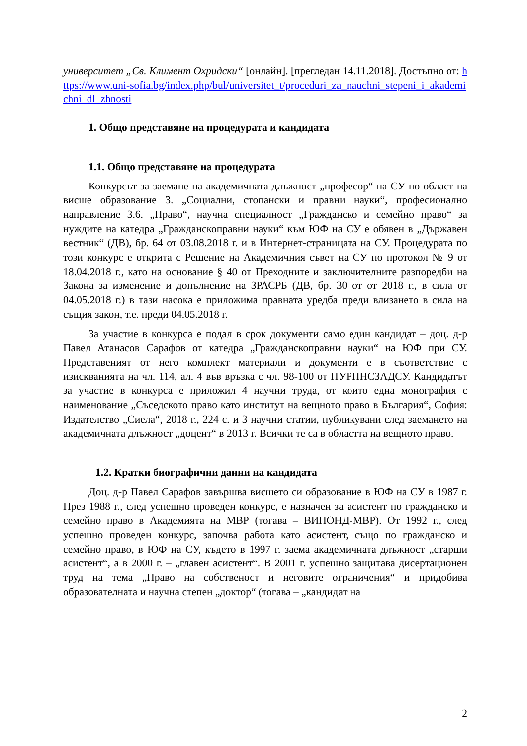университет „Св. Климент Охридски“ [онлайн]. [прегледан 14.11.2018]. Достъпно от: https://www.uni-sofia.bg/index.php/bul/universitet_t/proceduri_za_nauchni_stepeni_i_akademichni_dl_zhnosti
1. Общо представяне на процедурата и кандидата
1.1. Общо представяне на процедурата
Конкурсът за заемане на академичната длъжност „професор“ на СУ по област на висше образование 3. „Социални, стопански и правни науки“, професионално направление 3.6. „Право“, научна специалност „Гражданско и семейно право“ за нуждите на катедра „Гражданскоправни науки“ към ЮФ на СУ е обявен в „Държавен вестник“ (ДВ), бр. 64 от 03.08.2018 г. и в Интернет-страницата на СУ. Процедурата по този конкурс е открита с Решение на Академичния съвет на СУ по протокол № 9 от 18.04.2018 г., като на основание § 40 от Преходните и заключителните разпоредби на Закона за изменение и допълнение на ЗРАСРБ (ДВ, бр. 30 от от 2018 г., в сила от 04.05.2018 г.) в тази насока е приложима правната уредба преди влизането в сила на същия закон, т.е. преди 04.05.2018 г.
За участие в конкурса е подал в срок документи само един кандидат – доц. д-р Павел Атанасов Сарафов от катедра „Гражданскоправни науки“ на ЮФ при СУ. Представеният от него комплект материали и документи е в съответствие с изискванията на чл. 114, ал. 4 във връзка с чл. 98-100 от ПУРПНСЗАДСУ. Кандидатът за участие в конкурса е приложил 4 научни труда, от които една монография с наименование „Съседското право като институт на вещното право в България“, София: Издателство „Сиела“, 2018 г., 224 с. и 3 научни статии, публикувани след заемането на академичната длъжност „доцент“ в 2013 г. Всички те са в областта на вещното право.
1.2. Кратки биографични данни на кандидата
Доц. д-р Павел Сарафов завършва висшето си образование в ЮФ на СУ в 1987 г. През 1988 г., след успешно проведен конкурс, е назначен за асистент по гражданско и семейно право в Академията на МВР (тогава – ВИПОНД-МВР). От 1992 г., след успешно проведен конкурс, започва работа като асистент, също по гражданско и семейно право, в ЮФ на СУ, където в 1997 г. заема академичната длъжност „старши асистент“, а в 2000 г. – „главен асистент“. В 2001 г. успешно защитава дисертационен труд на тема „Право на собственост и неговите ограничения“ и придобива образователната и научна степен „доктор“ (тогава – „кандидат на
2